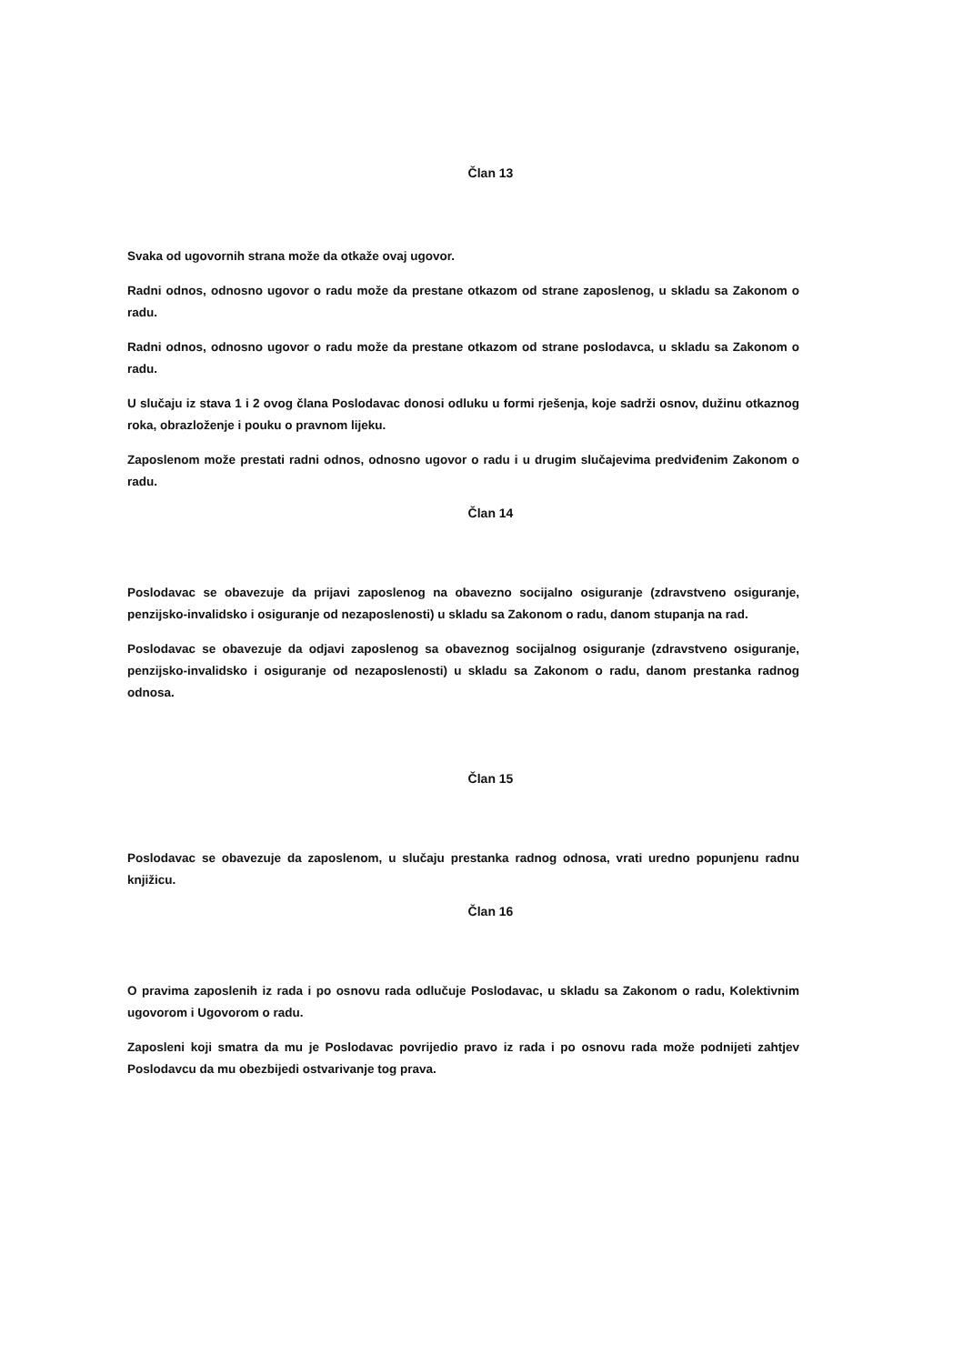Član 13
Svaka od ugovornih strana može da otkaže ovaj ugovor.
Radni odnos, odnosno ugovor o radu može da prestane otkazom od strane zaposlenog, u skladu sa Zakonom o radu.
Radni odnos, odnosno ugovor o radu može da prestane otkazom od strane poslodavca, u skladu sa Zakonom o radu.
U slučaju iz stava 1 i 2 ovog člana Poslodavac donosi odluku u formi rješenja, koje sadrži osnov, dužinu otkaznog roka, obrazloženje i pouku o pravnom lijeku.
Zaposlenom može prestati radni odnos, odnosno ugovor o radu i u drugim slučajevima predviđenim Zakonom o radu.
Član 14
Poslodavac se obavezuje da prijavi zaposlenog na obavezno socijalno osiguranje (zdravstveno osiguranje, penzijsko-invalidsko i osiguranje od nezaposlenosti) u skladu sa Zakonom o radu, danom stupanja na rad.
Poslodavac se obavezuje da odjavi zaposlenog sa obaveznog socijalnog osiguranje (zdravstveno osiguranje, penzijsko-invalidsko i osiguranje od nezaposlenosti) u skladu sa Zakonom o radu, danom prestanka radnog odnosa.
Član 15
Poslodavac se obavezuje da zaposlenom, u slučaju prestanka radnog odnosa, vrati uredno popunjenu radnu knjižicu.
Član 16
O pravima zaposlenih iz rada i po osnovu rada odlučuje Poslodavac, u skladu sa Zakonom o radu, Kolektivnim ugovorom i Ugovorom o radu.
Zaposleni koji smatra da mu je Poslodavac povrijedio pravo iz rada i po osnovu rada može podnijeti zahtjev Poslodavcu da mu obezbijedi ostvarivanje tog prava.